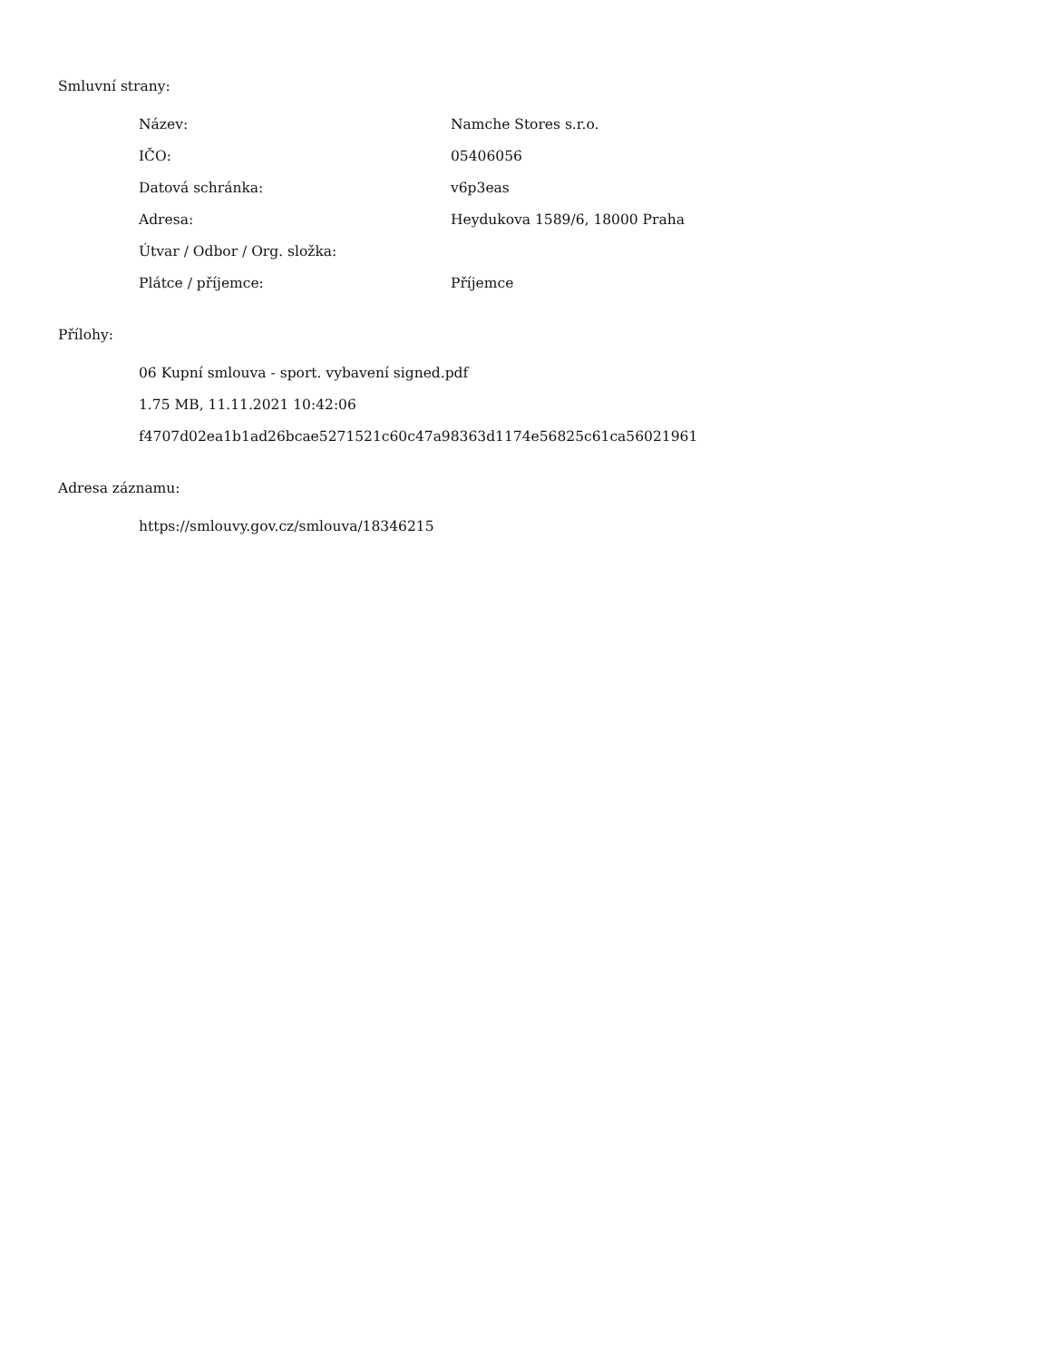Smluvní strany:
| Název: | Namche Stores s.r.o. |
| IČO: | 05406056 |
| Datová schránka: | v6p3eas |
| Adresa: | Heydukova 1589/6, 18000 Praha |
| Útvar / Odbor / Org. složka: | |
| Plátce / příjemce: | Příjemce |
Přílohy:
06 Kupní smlouva - sport. vybavení signed.pdf
1.75 MB, 11.11.2021 10:42:06
f4707d02ea1b1ad26bcae5271521c60c47a98363d1174e56825c61ca56021961
Adresa záznamu:
https://smlouvy.gov.cz/smlouva/18346215